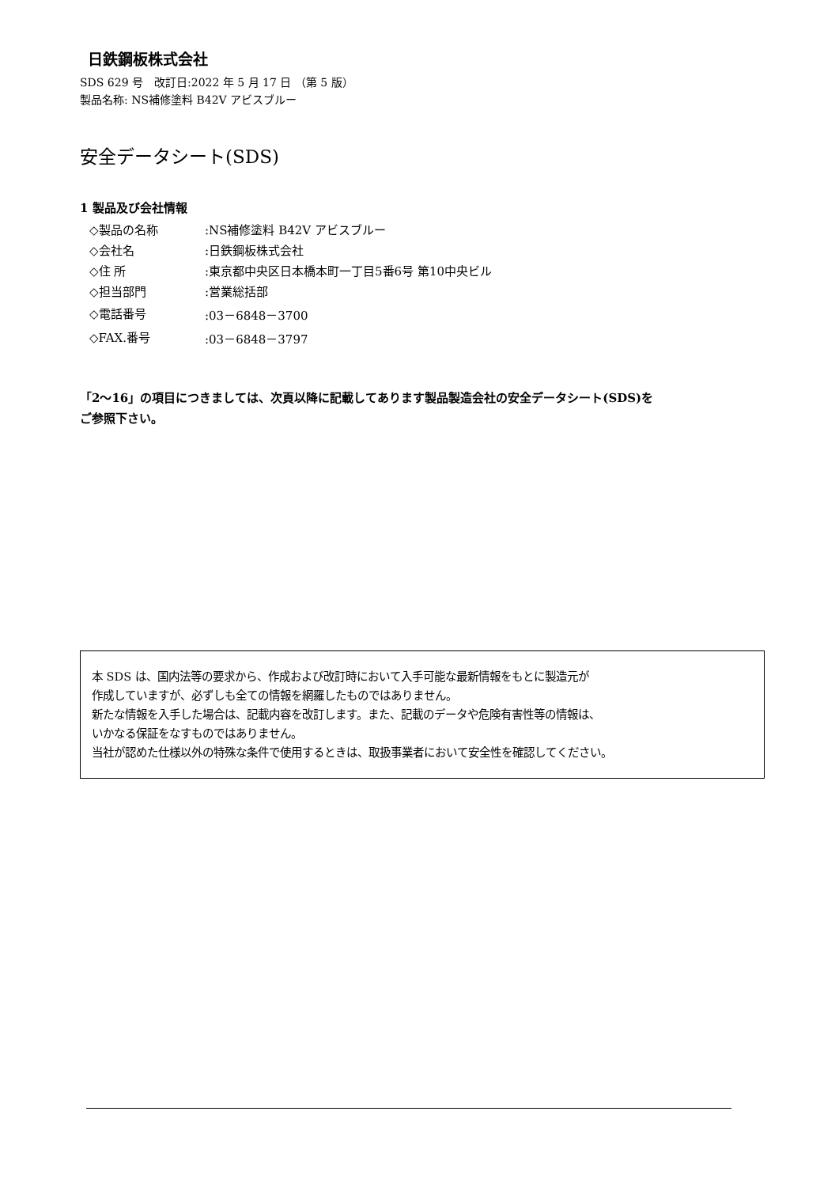日鉄鋼板株式会社
SDS 629 号　改訂日:2022 年 5 月 17 日 （第 5 版）
製品名称: NS補修塗料 B42V アビスブルー
安全データシート(SDS)
1 製品及び会社情報
| ◇製品の名称 | :NS補修塗料 B42V アビスブルー |
| ◇会社名 | :日鉄鋼板株式会社 |
| ◇住 所 | :東京都中央区日本橋本町一丁目5番6号 第10中央ビル |
| ◇担当部門 | :営業総括部 |
| ◇電話番号 | :03－6848－3700 |
| ◇FAX.番号 | :03－6848－3797 |
「2～16」の項目につきましては、次頁以降に記載してあります製品製造会社の安全データシート(SDS)を
ご参照下さい。
本 SDS は、国内法等の要求から、作成および改訂時において入手可能な最新情報をもとに製造元が
作成していますが、必ずしも全ての情報を網羅したものではありません。
新たな情報を入手した場合は、記載内容を改訂します。また、記載のデータや危険有害性等の情報は、
いかなる保証をなすものではありません。
当社が認めた仕様以外の特殊な条件で使用するときは、取扱事業者において安全性を確認してください。